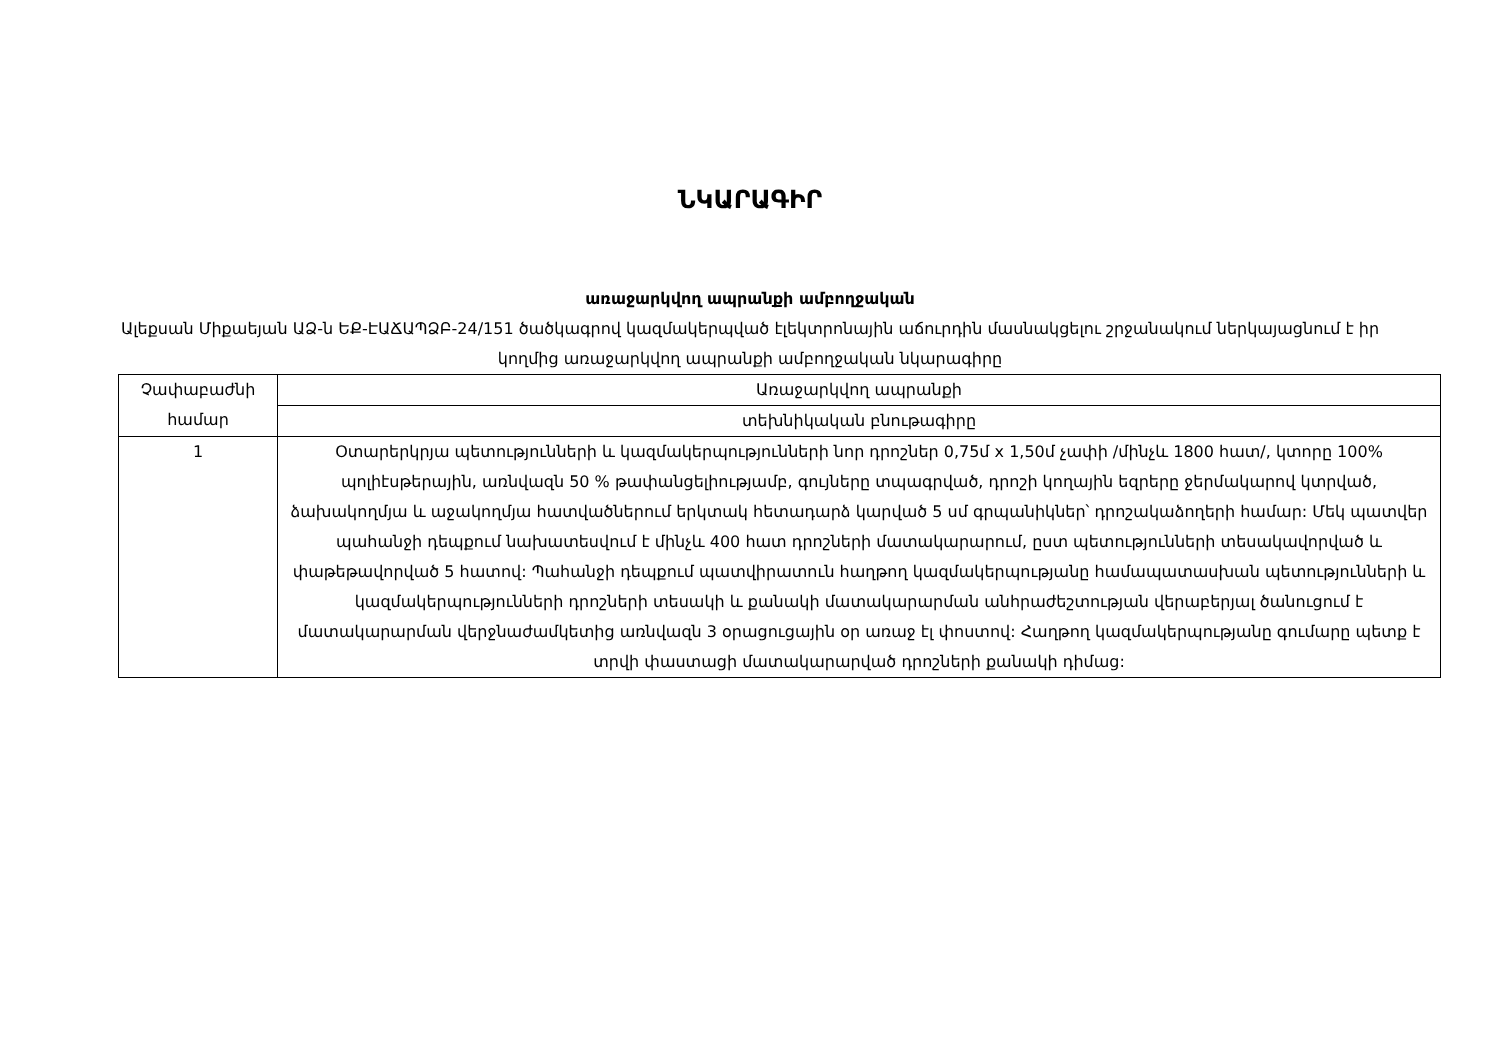ՆԿԱՐԱԳԻՐ
առաջարկվող ապրանքի ամբողջական
Ալեքսան Միքաեյան ԱՁ-ն ԵՔ-ԷԱՃԱՊՁԲ-24/151 ծածկագրով կազմակերպված էլեկտրոնային աճուրդին մասնակցելու շրջանակում ներկայացնում է իր կողմից առաջարկվող ապրանքի ամբողջական նկարագիրը
| Չափաբաժնի համար | Առաջարկվող ապրանքի |
| | տեխնիկական բնութագիրը |
| 1 | Օտարերկրյա պետությունների և կազմակերպությունների նոր դրոշներ 0,75մ x 1,50մ չափի /մինչև 1800 հատ/, կտորը 100% պոլիէսթերային, առնվազն 50 % թափանցելիությամբ, գույները տպագրված, դրոշի կողային եզրերը ջերմակարով կտրված, ձախակողմյա և աջակողմյա հատվածներում երկտակ հետադարձ կարված 5 սմ գրպանիկներ՝ դրոշակաձողերի համար: Մեկ պատվեր պահանջի դեպքում նախատեսվում է մինչև 400 հատ դրոշների մատակարարում, ըստ պետությունների տեսակավորված և փաթեթավորված 5 հատով: Պահանջի դեպքում պատվիրատուն հաղթող կազմակերպությանը համապատասխան պետությունների և կազմակերպությունների դրոշների տեսակի և քանակի մատակարարման անհրաժեշտության վերաբերյալ ծանուցում է մատակարարման վերջնաժամկետից առնվազն 3 օրացուցային օր առաջ էլ փոստով: Հաղթող կազմակերպությանը գումարը պետք է տրվի փաստացի մատակարարված դրոշների քանակի դիմաց: |